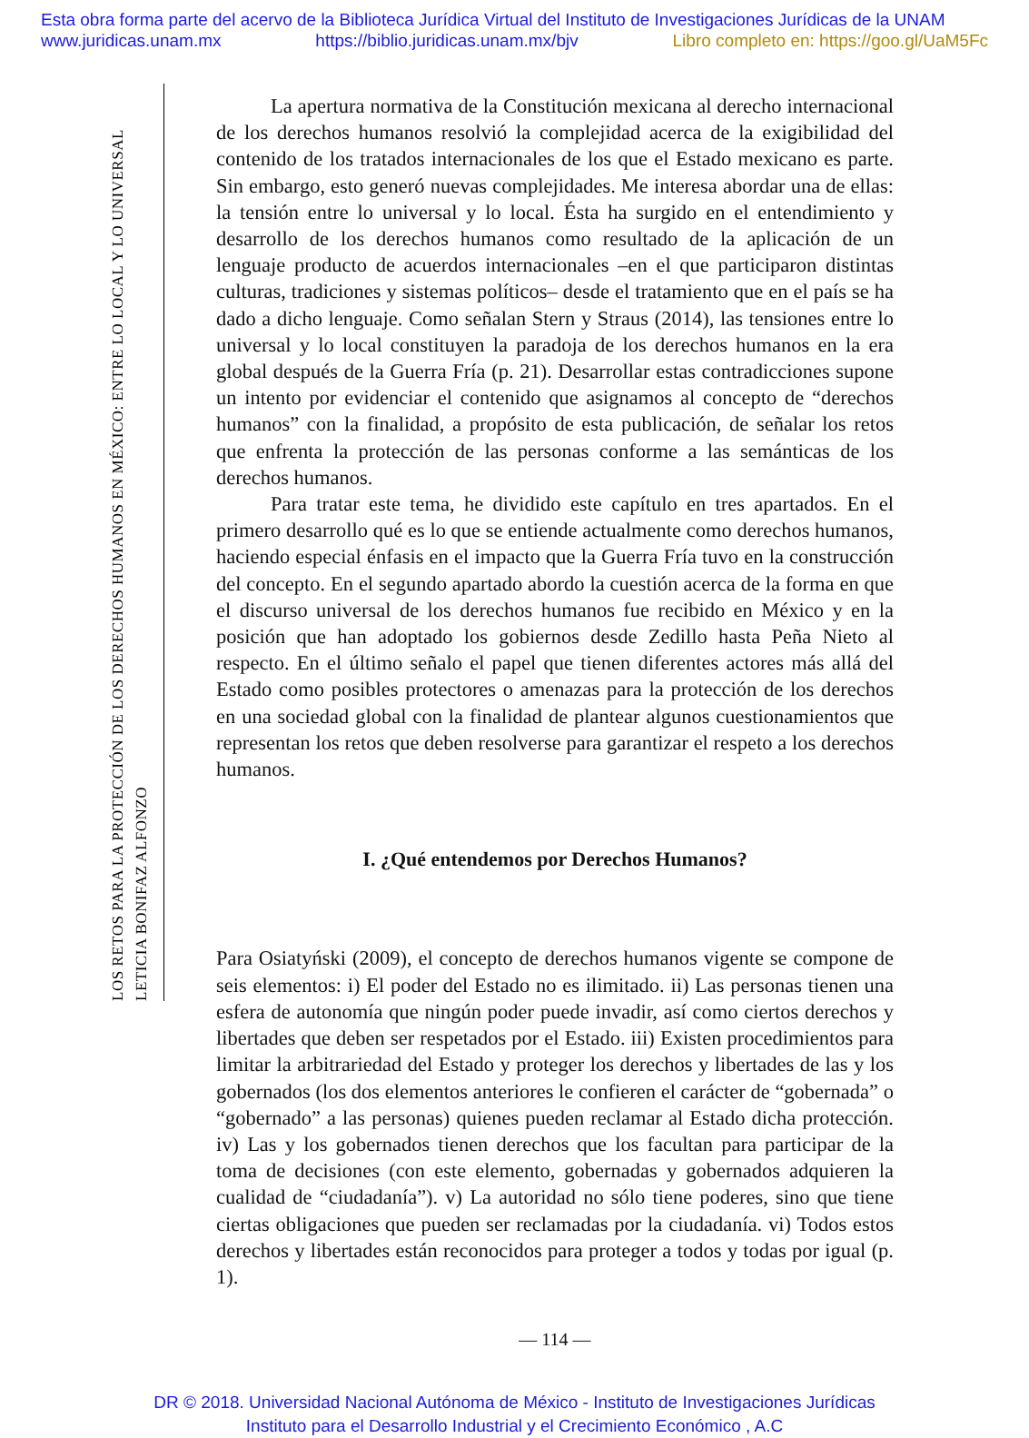Esta obra forma parte del acervo de la Biblioteca Jurídica Virtual del Instituto de Investigaciones Jurídicas de la UNAM
www.juridicas.unam.mx https://biblio.juridicas.unam.mx/bjv Libro completo en: https://goo.gl/UaM5Fc
LETICIA BONIFAZ ALFONZO
LOS RETOS PARA LA PROTECCIÓN DE LOS DERECHOS HUMANOS EN MÉXICO: ENTRE LO LOCAL Y LO UNIVERSAL
La apertura normativa de la Constitución mexicana al derecho internacional de los derechos humanos resolvió la complejidad acerca de la exigibilidad del contenido de los tratados internacionales de los que el Estado mexicano es parte. Sin embargo, esto generó nuevas complejidades. Me interesa abordar una de ellas: la tensión entre lo universal y lo local. Ésta ha surgido en el entendimiento y desarrollo de los derechos humanos como resultado de la aplicación de un lenguaje producto de acuerdos internacionales –en el que participaron distintas culturas, tradiciones y sistemas políticos– desde el tratamiento que en el país se ha dado a dicho lenguaje. Como señalan Stern y Straus (2014), las tensiones entre lo universal y lo local constituyen la paradoja de los derechos humanos en la era global después de la Guerra Fría (p. 21). Desarrollar estas contradicciones supone un intento por evidenciar el contenido que asignamos al concepto de “derechos humanos” con la finalidad, a propósito de esta publicación, de señalar los retos que enfrenta la protección de las personas conforme a las semánticas de los derechos humanos.
Para tratar este tema, he dividido este capítulo en tres apartados. En el primero desarrollo qué es lo que se entiende actualmente como derechos humanos, haciendo especial énfasis en el impacto que la Guerra Fría tuvo en la construcción del concepto. En el segundo apartado abordo la cuestión acerca de la forma en que el discurso universal de los derechos humanos fue recibido en México y en la posición que han adoptado los gobiernos desde Zedillo hasta Peña Nieto al respecto. En el último señalo el papel que tienen diferentes actores más allá del Estado como posibles protectores o amenazas para la protección de los derechos en una sociedad global con la finalidad de plantear algunos cuestionamientos que representan los retos que deben resolverse para garantizar el respeto a los derechos humanos.
I. ¿Qué entendemos por Derechos Humanos?
Para Osiatyński (2009), el concepto de derechos humanos vigente se compone de seis elementos: i) El poder del Estado no es ilimitado. ii) Las personas tienen una esfera de autonomía que ningún poder puede invadir, así como ciertos derechos y libertades que deben ser respetados por el Estado. iii) Existen procedimientos para limitar la arbitrariedad del Estado y proteger los derechos y libertades de las y los gobernados (los dos elementos anteriores le confieren el carácter de “gobernada” o “gobernado” a las personas) quienes pueden reclamar al Estado dicha protección. iv) Las y los gobernados tienen derechos que los facultan para participar de la toma de decisiones (con este elemento, gobernadas y gobernados adquieren la cualidad de “ciudadanía”). v) La autoridad no sólo tiene poderes, sino que tiene ciertas obligaciones que pueden ser reclamadas por la ciudadanía. vi) Todos estos derechos y libertades están reconocidos para proteger a todos y todas por igual (p. 1).
— 114 —
DR © 2018. Universidad Nacional Autónoma de México - Instituto de Investigaciones Jurídicas
Instituto para el Desarrollo Industrial y el Crecimiento Económico , A.C